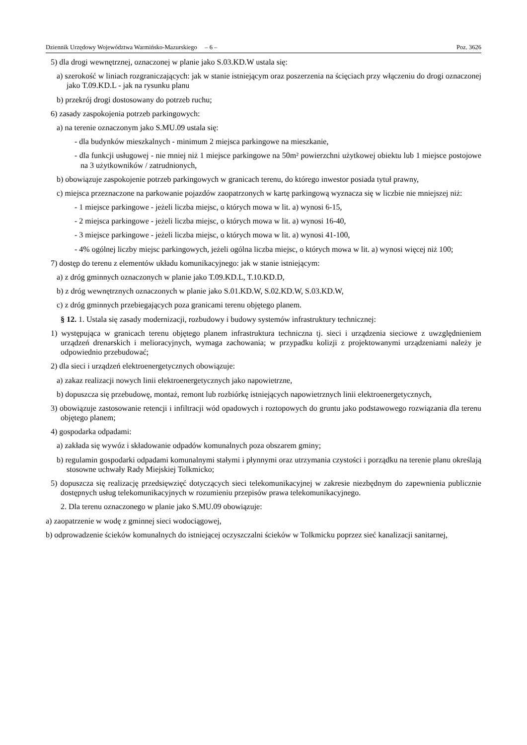Dziennik Urzędowy Województwa Warmińsko-Mazurskiego – 6 – Poz. 3626
5) dla drogi wewnętrznej, oznaczonej w planie jako S.03.KD.W ustala się:
a) szerokość w liniach rozgraniczających: jak w stanie istniejącym oraz poszerzenia na ścięciach przy włączeniu do drogi oznaczonej jako T.09.KD.L - jak na rysunku planu
b) przekrój drogi dostosowany do potrzeb ruchu;
6) zasady zaspokojenia potrzeb parkingowych:
a) na terenie oznaczonym jako S.MU.09 ustala się:
- dla budynków mieszkalnych - minimum 2 miejsca parkingowe na mieszkanie,
- dla funkcji usługowej - nie mniej niż 1 miejsce parkingowe na 50m² powierzchni użytkowej obiektu lub 1 miejsce postojowe na 3 użytkowników / zatrudnionych,
b) obowiązuje zaspokojenie potrzeb parkingowych w granicach terenu, do którego inwestor posiada tytuł prawny,
c) miejsca przeznaczone na parkowanie pojazdów zaopatrzonych w kartę parkingową wyznacza się w liczbie nie mniejszej niż:
- 1 miejsce parkingowe - jeżeli liczba miejsc, o których mowa w lit. a) wynosi 6-15,
- 2 miejsca parkingowe - jeżeli liczba miejsc, o których mowa w lit. a) wynosi 16-40,
- 3 miejsce parkingowe - jeżeli liczba miejsc, o których mowa w lit. a) wynosi 41-100,
- 4% ogólnej liczby miejsc parkingowych, jeżeli ogólna liczba miejsc, o których mowa w lit. a) wynosi więcej niż 100;
7) dostęp do terenu z elementów układu komunikacyjnego: jak w stanie istniejącym:
a) z dróg gminnych oznaczonych w planie jako T.09.KD.L, T.10.KD.D,
b) z dróg wewnętrznych oznaczonych w planie jako S.01.KD.W, S.02.KD.W, S.03.KD.W,
c) z dróg gminnych przebiegających poza granicami terenu objętego planem.
§ 12. 1. Ustala się zasady modernizacji, rozbudowy i budowy systemów infrastruktury technicznej:
1) występująca w granicach terenu objętego planem infrastruktura techniczna tj. sieci i urządzenia sieciowe z uwzględnieniem urządzeń drenarskich i melioracyjnych, wymaga zachowania; w przypadku kolizji z projektowanymi urządzeniami należy je odpowiednio przebudować;
2) dla sieci i urządzeń elektroenergetycznych obowiązuje:
a) zakaz realizacji nowych linii elektroenergetycznych jako napowietrzne,
b) dopuszcza się przebudowę, montaż, remont lub rozbiórkę istniejących napowietrznych linii elektroenergetycznych,
3) obowiązuje zastosowanie retencji i infiltracji wód opadowych i roztopowych do gruntu jako podstawowego rozwiązania dla terenu objętego planem;
4) gospodarka odpadami:
a) zakłada się wywóz i składowanie odpadów komunalnych poza obszarem gminy;
b) regulamin gospodarki odpadami komunalnymi stałymi i płynnymi oraz utrzymania czystości i porządku na terenie planu określają stosowne uchwały Rady Miejskiej Tolkmicko;
5) dopuszcza się realizację przedsięwzięć dotyczących sieci telekomunikacyjnej w zakresie niezbędnym do zapewnienia publicznie dostępnych usług telekomunikacyjnych w rozumieniu przepisów prawa telekomunikacyjnego.
2. Dla terenu oznaczonego w planie jako S.MU.09 obowiązuje:
a) zaopatrzenie w wodę z gminnej sieci wodociągowej,
b) odprowadzenie ścieków komunalnych do istniejącej oczyszczalni ścieków w Tolkmicku poprzez sieć kanalizacji sanitarnej,